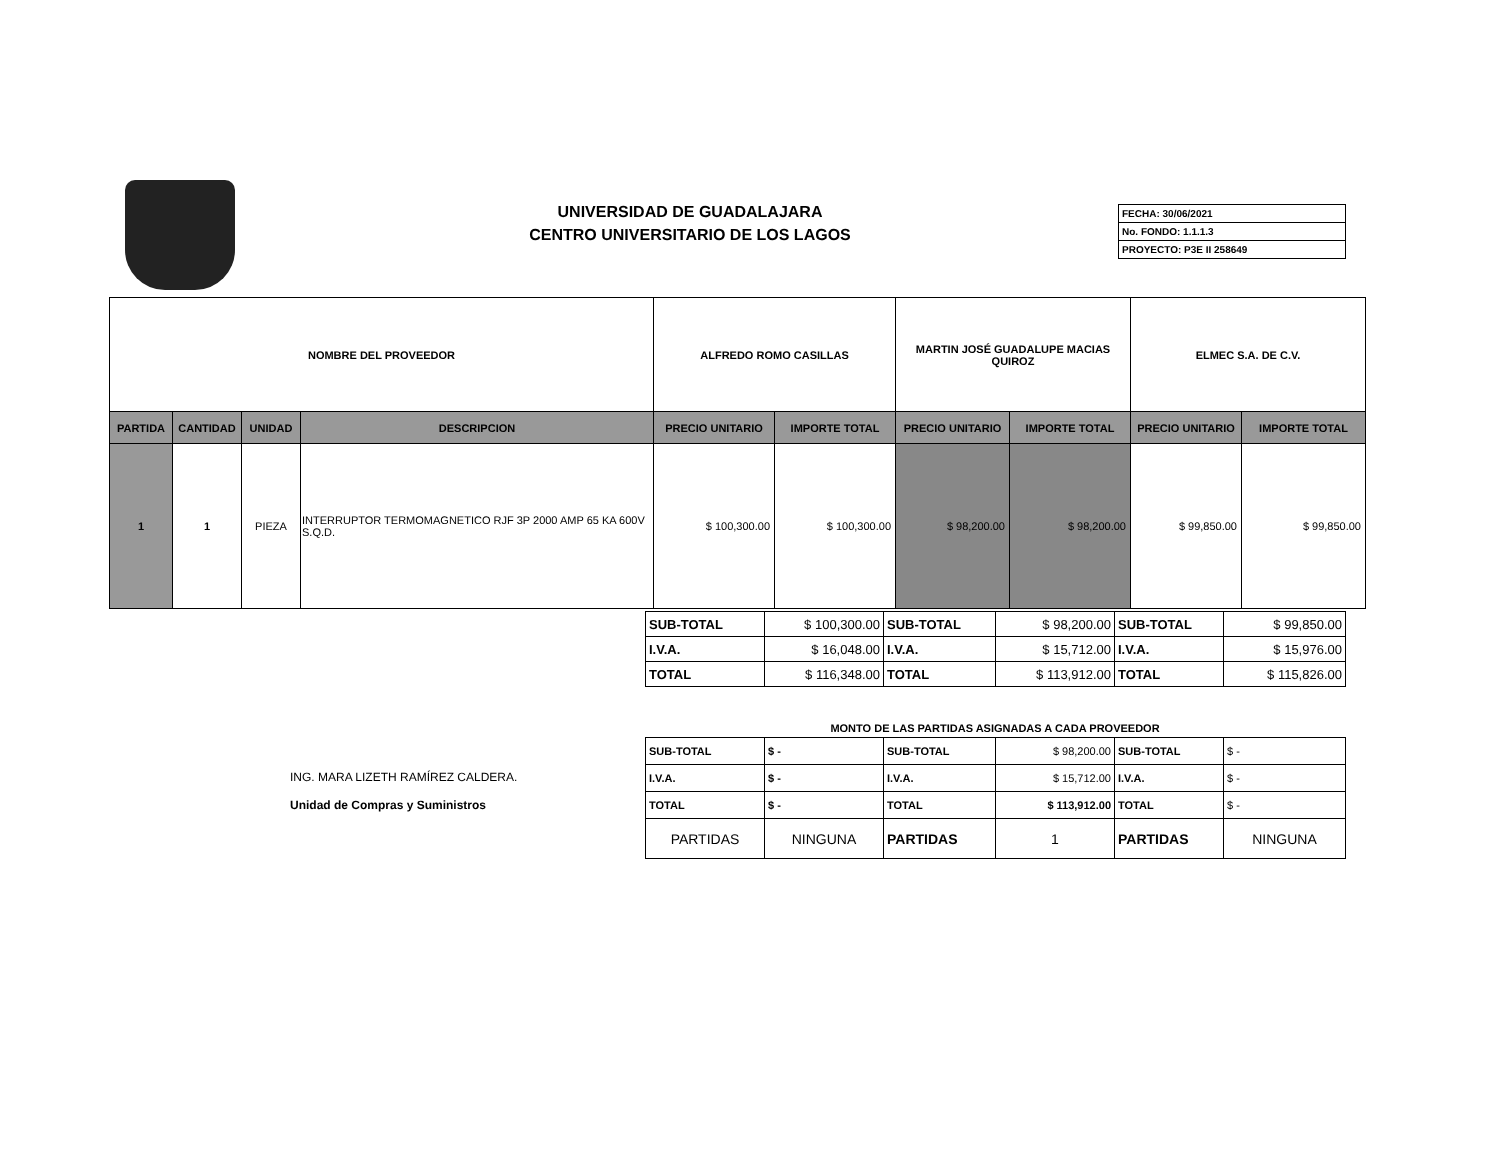UNIVERSIDAD DE GUADALAJARA
CENTRO UNIVERSITARIO DE LOS LAGOS
| FECHA: 30/06/2021 |
| No. FONDO: 1.1.1.3 |
| PROYECTO: P3E II 258649 |
| NOMBRE DEL PROVEEDOR | | | | ALFREDO ROMO CASILLAS | | MARTIN JOSÉ GUADALUPE MACIAS QUIROZ | | ELMEC S.A. DE C.V. | |
| --- | --- | --- | --- | --- | --- | --- | --- | --- | --- |
| PARTIDA | CANTIDAD | UNIDAD | DESCRIPCION | PRECIO UNITARIO | IMPORTE TOTAL | PRECIO UNITARIO | IMPORTE TOTAL | PRECIO UNITARIO | IMPORTE TOTAL |
| 1 | 1 | PIEZA | INTERRUPTOR TERMOMAGNETICO RJF 3P 2000 AMP 65 KA 600V S.Q.D. | $ 100,300.00 | $ 100,300.00 | $ 98,200.00 | $ 98,200.00 | $ 99,850.00 | $ 99,850.00 |
| SUB-TOTAL | $ 100,300.00 | SUB-TOTAL | $ 98,200.00 | SUB-TOTAL | $ 99,850.00 |
| I.V.A. | $ 16,048.00 | I.V.A. | $ 15,712.00 | I.V.A. | $ 15,976.00 |
| TOTAL | $ 116,348.00 | TOTAL | $ 113,912.00 | TOTAL | $ 115,826.00 |
MONTO DE LAS PARTIDAS ASIGNADAS A CADA PROVEEDOR
| SUB-TOTAL | $ - | SUB-TOTAL | $ 98,200.00 | SUB-TOTAL | $ - |
| I.V.A. | $ - | I.V.A. | $ 15,712.00 | I.V.A. | $ - |
| TOTAL | $ - | TOTAL | $ 113,912.00 | TOTAL | $ - |
| PARTIDAS | NINGUNA | PARTIDAS | 1 | PARTIDAS | NINGUNA |
ING. MARA LIZETH RAMÍREZ CALDERA.
Unidad de Compras y Suministros